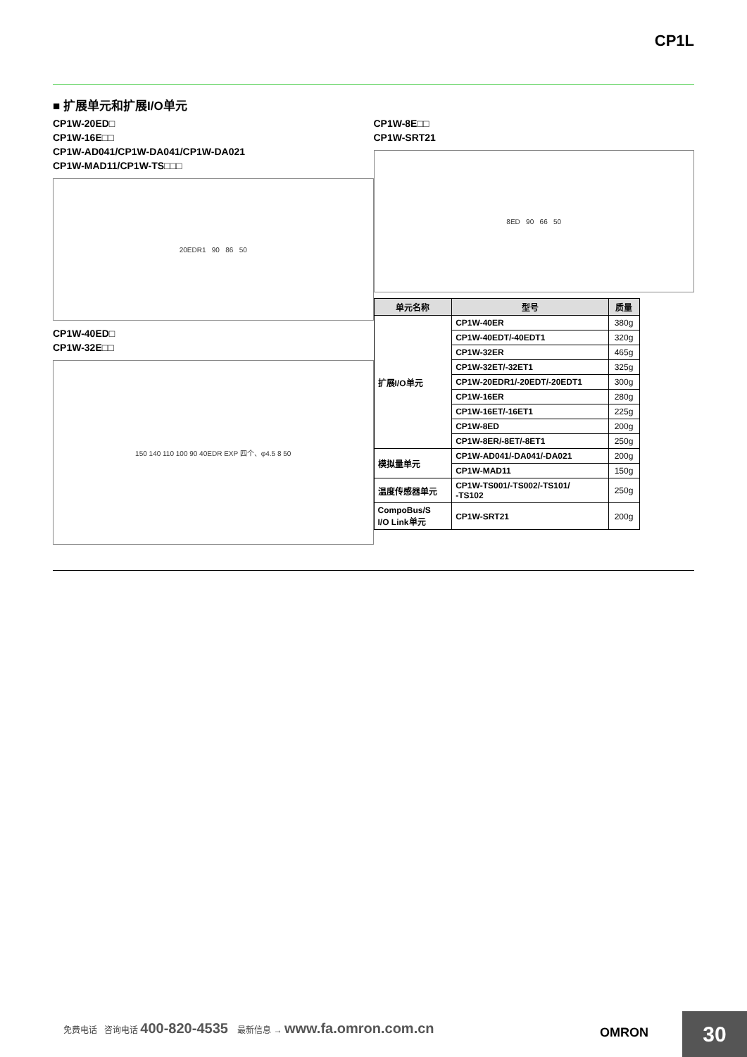CP1L
■ 扩展单元和扩展I/O单元
CP1W-20ED□
CP1W-16E□□
CP1W-AD041/CP1W-DA041/CP1W-DA021
CP1W-MAD11/CP1W-TS□□□
20EDR1 90 86 50
CP1W-40ED□
CP1W-32E□□
150 140 110 100 90 40EDR EXP 四个、φ4.5 8 50
CP1W-8E□□
CP1W-SRT21
8ED 90 66 50
| 单元名称 | 型号 | 质量 |
| --- | --- | --- |
| 扩展I/O单元 | CP1W-40ER | 380g |
| | CP1W-40EDT/-40EDT1 | 320g |
| | CP1W-32ER | 465g |
| | CP1W-32ET/-32ET1 | 325g |
| | CP1W-20EDR1/-20EDT/-20EDT1 | 300g |
| | CP1W-16ER | 280g |
| | CP1W-16ET/-16ET1 | 225g |
| | CP1W-8ED | 200g |
| | CP1W-8ER/-8ET/-8ET1 | 250g |
| 模拟量单元 | CP1W-AD041/-DA041/-DA021 | 200g |
| | CP1W-MAD11 | 150g |
| 温度传感器单元 | CP1W-TS001/-TS002/-TS101/ -TS102 | 250g |
| CompoBus/S I/O Link单元 | CP1W-SRT21 | 200g |
免费电话 咨询电话 400-820-4535 最新信息 → www.fa.omron.com.cn
OMRON 30